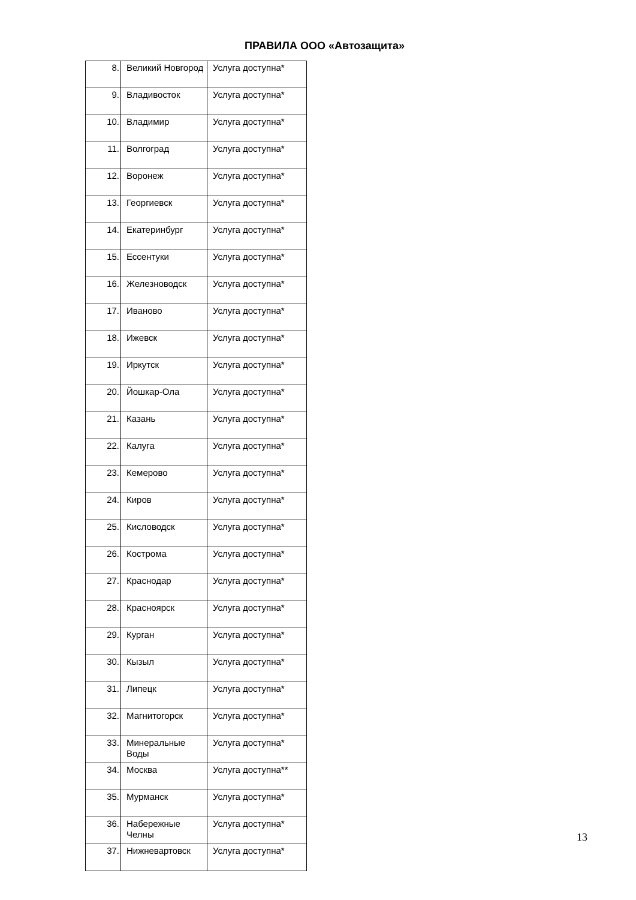ПРАВИЛА ООО «Автозащита»
| 8. | Великий Новгород | Услуга доступна* |
| 9. | Владивосток | Услуга доступна* |
| 10. | Владимир | Услуга доступна* |
| 11. | Волгоград | Услуга доступна* |
| 12. | Воронеж | Услуга доступна* |
| 13. | Георгиевск | Услуга доступна* |
| 14. | Екатеринбург | Услуга доступна* |
| 15. | Ессентуки | Услуга доступна* |
| 16. | Железноводск | Услуга доступна* |
| 17. | Иваново | Услуга доступна* |
| 18. | Ижевск | Услуга доступна* |
| 19. | Иркутск | Услуга доступна* |
| 20. | Йошкар-Ола | Услуга доступна* |
| 21. | Казань | Услуга доступна* |
| 22. | Калуга | Услуга доступна* |
| 23. | Кемерово | Услуга доступна* |
| 24. | Киров | Услуга доступна* |
| 25. | Кисловодск | Услуга доступна* |
| 26. | Кострома | Услуга доступна* |
| 27. | Краснодар | Услуга доступна* |
| 28. | Красноярск | Услуга доступна* |
| 29. | Курган | Услуга доступна* |
| 30. | Кызыл | Услуга доступна* |
| 31. | Липецк | Услуга доступна* |
| 32. | Магнитогорск | Услуга доступна* |
| 33. | Минеральные Воды | Услуга доступна* |
| 34. | Москва | Услуга доступна** |
| 35. | Мурманск | Услуга доступна* |
| 36. | Набережные Челны | Услуга доступна* |
| 37. | Нижневартовск | Услуга доступна* |
13